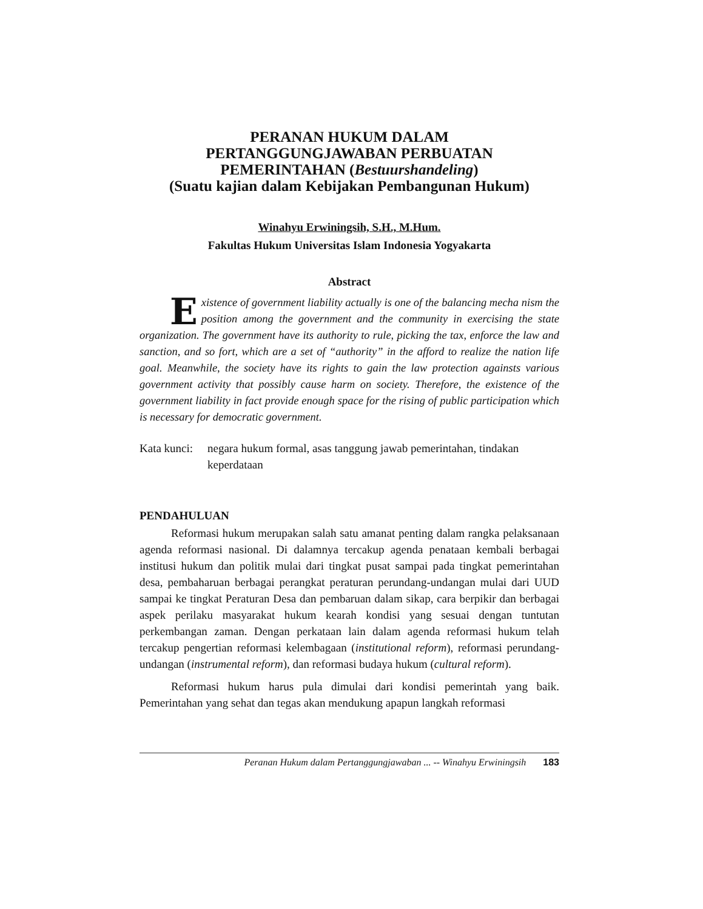PERANAN HUKUM DALAM
PERTANGGUNGJAWABAN PERBUATAN
PEMERINTAHAN (Bestuurshandeling)
(Suatu kajian dalam Kebijakan Pembangunan Hukum)
Winahyu Erwiningsih, S.H., M.Hum.
Fakultas Hukum Universitas Islam Indonesia Yogyakarta
Abstract
Existence of government liability actually is one of the balancing mecha nism the position among the government and the community in exercising the state organization. The government have its authority to rule, picking the tax, enforce the law and sanction, and so fort, which are a set of “authority” in the afford to realize the nation life goal. Meanwhile, the society have its rights to gain the law protection againsts various government activity that possibly cause harm on society. Therefore, the existence of the government liability in fact provide enough space for the rising of public participation which is necessary for democratic government.
Kata kunci: negara hukum formal, asas tanggung jawab pemerintahan, tindakan keperdataan
PENDAHULUAN
Reformasi hukum merupakan salah satu amanat penting dalam rangka pelaksanaan agenda reformasi nasional. Di dalamnya tercakup agenda penataan kembali berbagai institusi hukum dan politik mulai dari tingkat pusat sampai pada tingkat pemerintahan desa, pembaharuan berbagai perangkat peraturan perundang-undangan mulai dari UUD sampai ke tingkat Peraturan Desa dan pembaruan dalam sikap, cara berpikir dan berbagai aspek perilaku masyarakat hukum kearah kondisi yang sesuai dengan tuntutan perkembangan zaman. Dengan perkataan lain dalam agenda reformasi hukum telah tercakup pengertian reformasi kelembagaan (institutional reform), reformasi perundang-undangan (instrumental reform), dan reformasi budaya hukum (cultural reform).
Reformasi hukum harus pula dimulai dari kondisi pemerintah yang baik. Pemerintahan yang sehat dan tegas akan mendukung apapun langkah reformasi
Peranan Hukum dalam Pertanggungjawaban ... -- Winahyu Erwiningsih 183